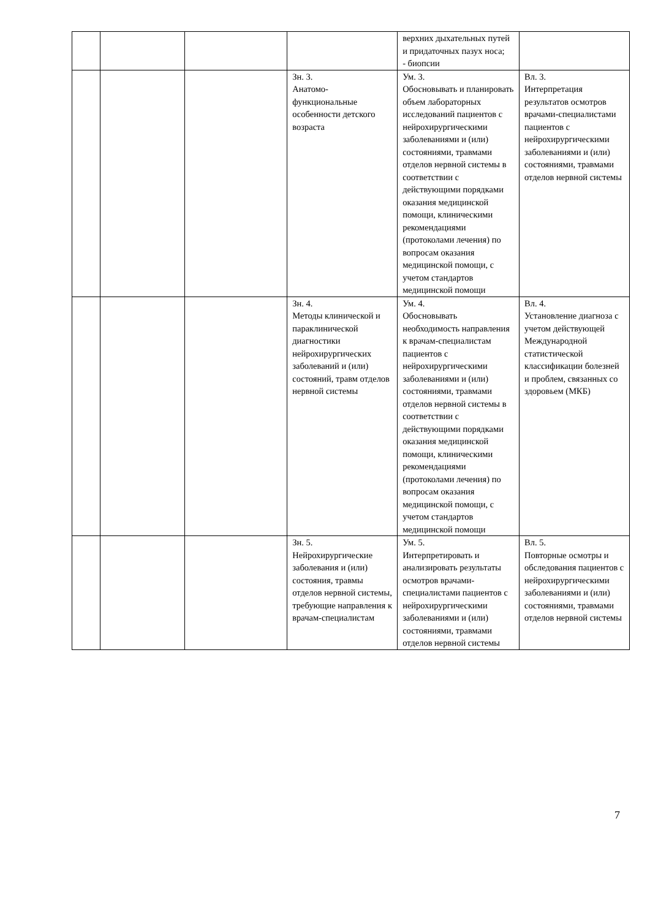| | | | | верхних дыхательных путей и придаточных пазух носа; - биопсии | |
| | | | Зн. 3. Анатомо-функциональные особенности детского возраста | Ум. 3. Обосновывать и планировать объем лабораторных исследований пациентов с нейрохирургическими заболеваниями и (или) состояниями, травмами отделов нервной системы в соответствии с действующими порядками оказания медицинской помощи, клиническими рекомендациями (протоколами лечения) по вопросам оказания медицинской помощи, с учетом стандартов медицинской помощи | Вл. 3. Интерпретация результатов осмотров врачами-специалистами пациентов с нейрохирургическими заболеваниями и (или) состояниями, травмами отделов нервной системы |
| | | | Зн. 4. Методы клинической и параклинической диагностики нейрохирургических заболеваний и (или) состояний, травм отделов нервной системы | Ум. 4. Обосновывать необходимость направления к врачам-специалистам пациентов с нейрохирургическими заболеваниями и (или) состояниями, травмами отделов нервной системы в соответствии с действующими порядками оказания медицинской помощи, клиническими рекомендациями (протоколами лечения) по вопросам оказания медицинской помощи, с учетом стандартов медицинской помощи | Вл. 4. Установление диагноза с учетом действующей Международной статистической классификации болезней и проблем, связанных со здоровьем (МКБ) |
| | | | Зн. 5. Нейрохирургические заболевания и (или) состояния, травмы отделов нервной системы, требующие направления к врачам-специалистам | Ум. 5. Интерпретировать и анализировать результаты осмотров врачами-специалистами пациентов с нейрохирургическими заболеваниями и (или) состояниями, травмами отделов нервной системы | Вл. 5. Повторные осмотры и обследования пациентов с нейрохирургическими заболеваниями и (или) состояниями, травмами отделов нервной системы |
7